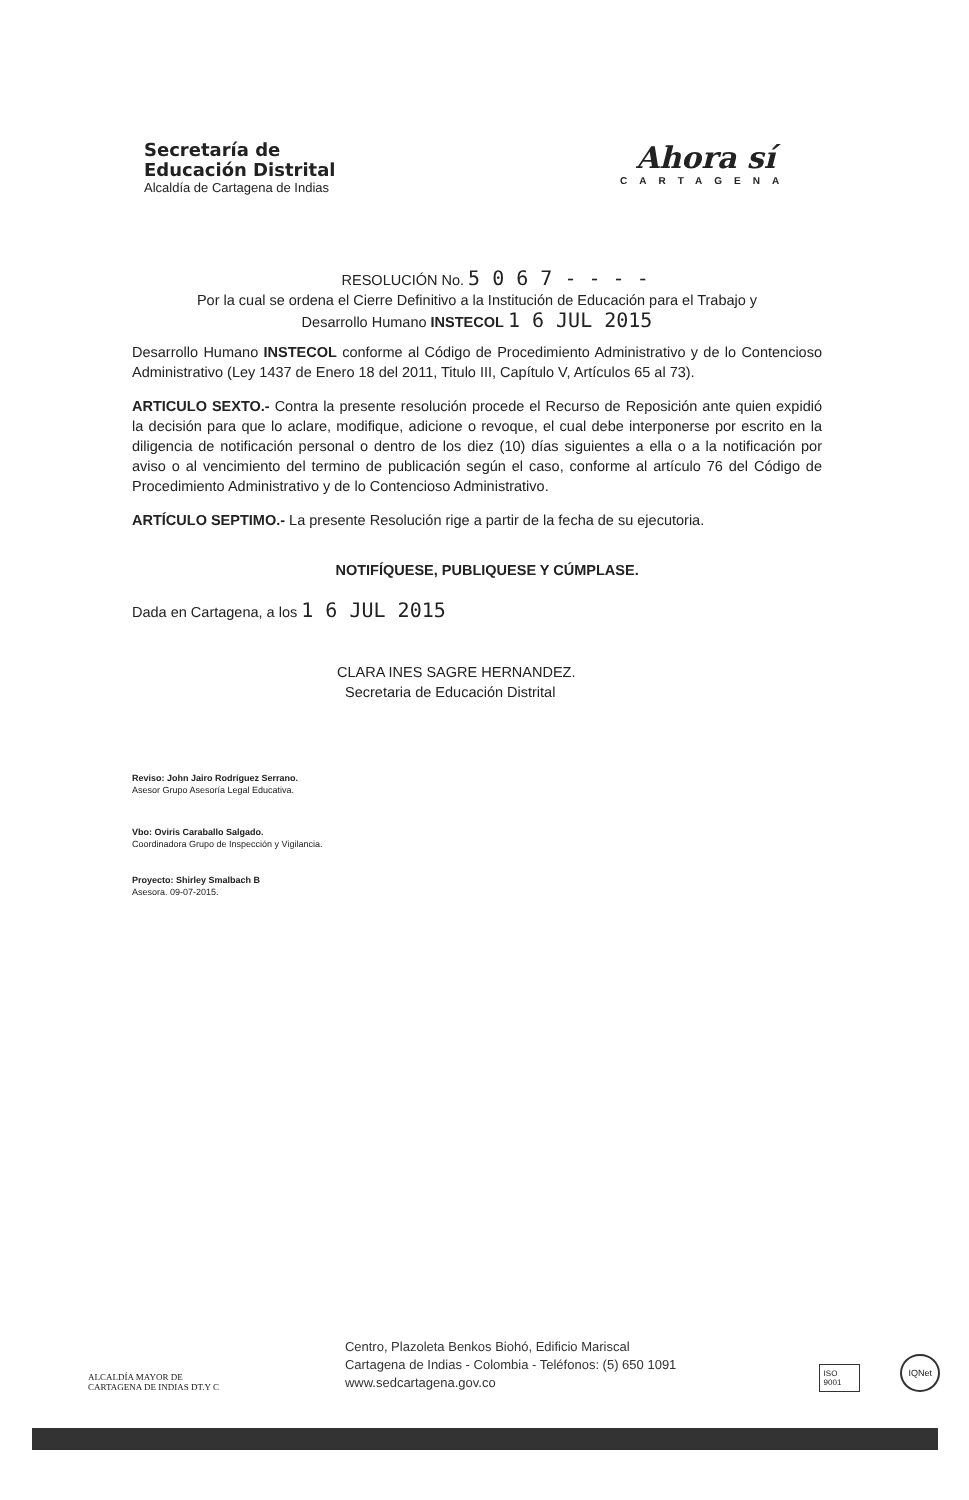Secretaría de
Educación Distrital
Alcaldía de Cartagena de Indias
Ahora sí
CARTAGENA
RESOLUCIÓN No. 5 0 6 7 - - - -
Por la cual se ordena el Cierre Definitivo a la Institución de Educación para el Trabajo y
Desarrollo Humano INSTECOL 1 6 JUL 2015
Desarrollo Humano INSTECOL conforme al Código de Procedimiento Administrativo y de lo Contencioso Administrativo (Ley 1437 de Enero 18 del 2011, Titulo III, Capítulo V, Artículos 65 al 73).
ARTICULO SEXTO.- Contra la presente resolución procede el Recurso de Reposición ante quien expidió la decisión para que lo aclare, modifique, adicione o revoque, el cual debe interponerse por escrito en la diligencia de notificación personal o dentro de los diez (10) días siguientes a ella o a la notificación por aviso o al vencimiento del termino de publicación según el caso, conforme al artículo 76 del Código de Procedimiento Administrativo y de lo Contencioso Administrativo.
ARTÍCULO SEPTIMO.- La presente Resolución rige a partir de la fecha de su ejecutoria.
NOTIFÍQUESE, PUBLIQUESE Y CÚMPLASE.
Dada en Cartagena, a los 1 6 JUL 2015
CLARA INES SAGRE HERNANDEZ.
Secretaria de Educación Distrital
Reviso: John Jairo Rodríguez Serrano.
Asesor Grupo Asesoría Legal Educativa.
Vbo: Oviris Caraballo Salgado.
Coordinadora Grupo de Inspección y Vigilancia.
Proyecto: Shirley Smalbach B
Asesora. 09-07-2015.
ALCALDÍA MAYOR DE
CARTAGENA DE INDIAS DT.Y C
Centro, Plazoleta Benkos Biohó, Edificio Mariscal
Cartagena de Indias - Colombia - Teléfonos: (5) 650 1091
www.sedcartagena.gov.co
ISO 9001
IQNet